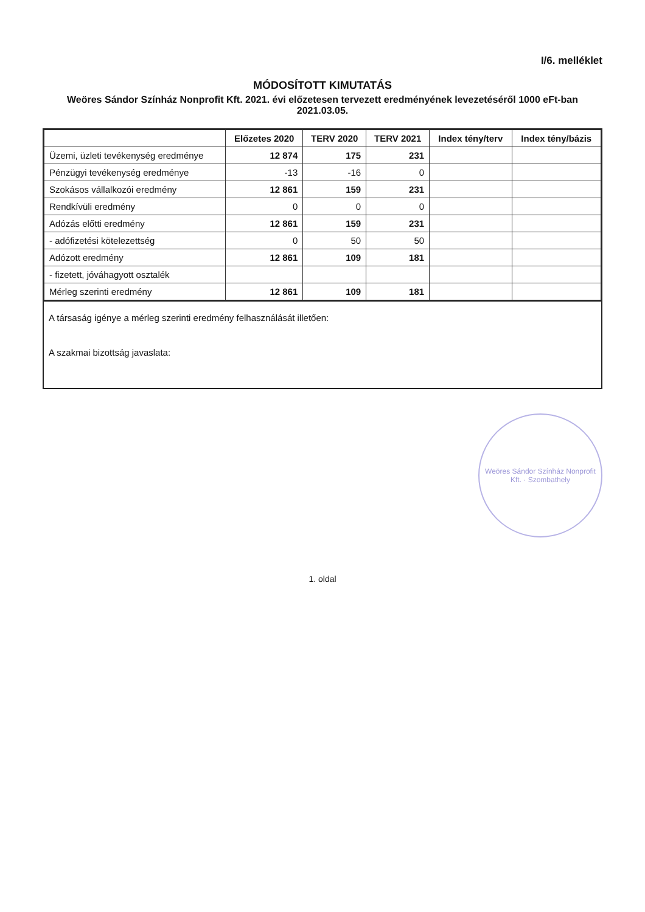I/6. melléklet
MÓDOSÍTOTT KIMUTATÁS
Weöres Sándor Színház Nonprofit Kft. 2021. évi előzetesen tervezett eredményének levezetéséről 1000 eFt-ban 2021.03.05.
| | Előzetes 2020 | TERV 2020 | TERV 2021 | Index tény/terv | Index tény/bázis |
| --- | --- | --- | --- | --- | --- |
| Üzemi, üzleti tevékenység eredménye | 12 874 | 175 | 231 | | |
| Pénzügyi tevékenység eredménye | -13 | -16 | 0 | | |
| Szokásos vállalkozói eredmény | 12 861 | 159 | 231 | | |
| Rendkívüli eredmény | 0 | 0 | 0 | | |
| Adózás előtti eredmény | 12 861 | 159 | 231 | | |
| - adófizetési kötelezettség | 0 | 50 | 50 | | |
| Adózott eredmény | 12 861 | 109 | 181 | | |
| - fizetett, jóváhagyott osztalék | | | | | |
| Mérleg szerinti eredmény | 12 861 | 109 | 181 | | |
A társaság igénye a mérleg szerinti eredmény felhasználását illetően:
A szakmai bizottság javaslata:
Weöres Sándor Színház Nonprofit Kft. · Szombathely
1. oldal